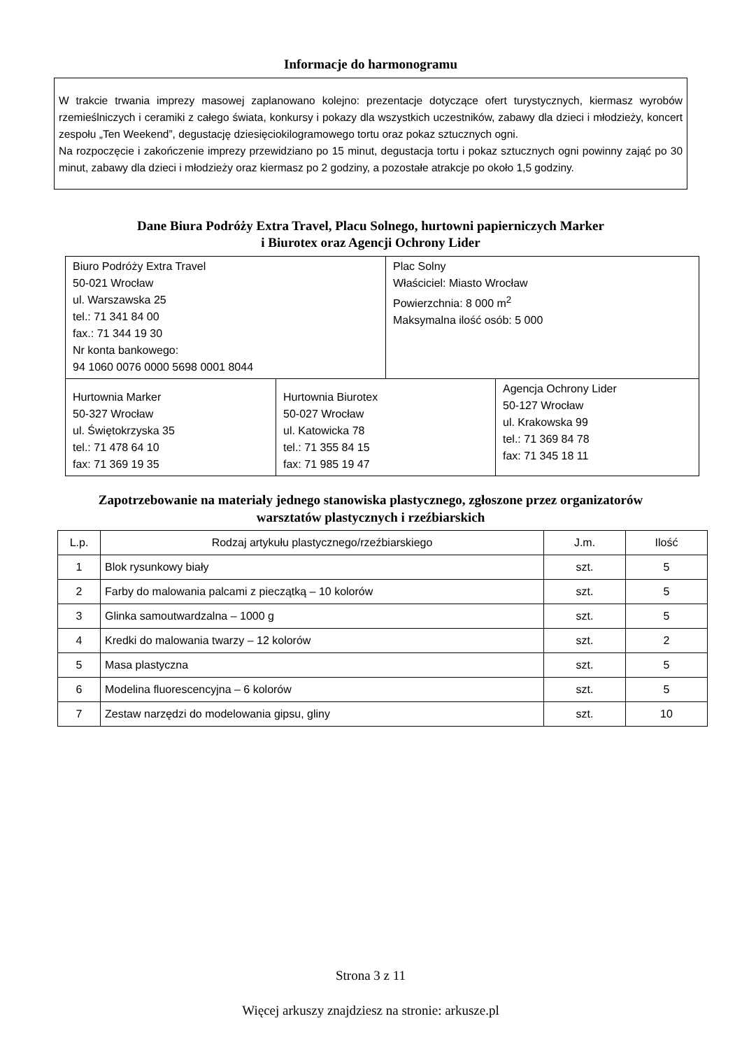Informacje do harmonogramu
W trakcie trwania imprezy masowej zaplanowano kolejno: prezentacje dotyczące ofert turystycznych, kiermasz wyrobów rzemieślniczych i ceramiki z całego świata, konkursy i pokazy dla wszystkich uczestników, zabawy dla dzieci i młodzieży, koncert zespołu „Ten Weekend”, degustację dziesięciokilogramowego tortu oraz pokaz sztucznych ogni.
Na rozpoczęcie i zakończenie imprezy przewidziano po 15 minut, degustacja tortu i pokaz sztucznych ogni powinny zająć po 30 minut, zabawy dla dzieci i młodzieży oraz kiermasz po 2 godziny, a pozostałe atrakcje po około 1,5 godziny.
Dane Biura Podróży Extra Travel, Placu Solnego, hurtowni papierniczych Marker
i Biurotex oraz Agencji Ochrony Lider
| Biuro Podróży Extra Travel 50-021 Wrocław ul. Warszawska 25 tel.: 71 341 84 00 fax.: 71 344 19 30 Nr konta bankowego: 94 1060 0076 0000 5698 0001 8044 | | Plac Solny Właściciel: Miasto Wrocław Powierzchnia: 8 000 m<sup>2</sup> Maksymalna ilość osób: 5 000 | |
| Hurtownia Marker 50-327 Wrocław ul. Świętokrzyska 35 tel.: 71 478 64 10 fax: 71 369 19 35 | Hurtownia Biurotex 50-027 Wrocław ul. Katowicka 78 tel.: 71 355 84 15 fax: 71 985 19 47 | | Agencja Ochrony Lider 50-127 Wrocław ul. Krakowska 99 tel.: 71 369 84 78 fax: 71 345 18 11 |
Zapotrzebowanie na materiały jednego stanowiska plastycznego, zgłoszone przez organizatorów
warsztatów plastycznych i rzeźbiarskich
| L.p. | Rodzaj artykułu plastycznego/rzeźbiarskiego | J.m. | Ilość |
| --- | --- | --- | --- |
| 1 | Blok rysunkowy biały | szt. | 5 |
| 2 | Farby do malowania palcami z pieczątką – 10 kolorów | szt. | 5 |
| 3 | Glinka samoutwardzalna – 1000 g | szt. | 5 |
| 4 | Kredki do malowania twarzy – 12 kolorów | szt. | 2 |
| 5 | Masa plastyczna | szt. | 5 |
| 6 | Modelina fluorescencyjna – 6 kolorów | szt. | 5 |
| 7 | Zestaw narzędzi do modelowania gipsu, gliny | szt. | 10 |
Strona 3 z 11
Więcej arkuszy znajdziesz na stronie: arkusze.pl